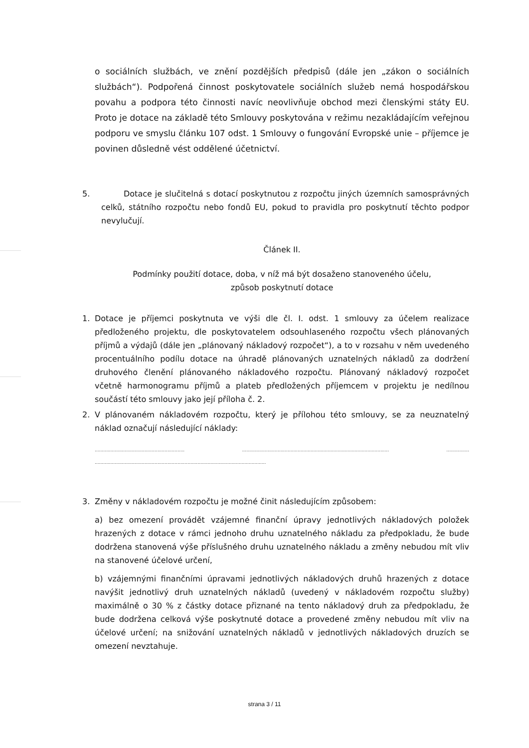o sociálních službách, ve znění pozdějších předpisů (dále jen „zákon o sociálních službách“). Podpořená činnost poskytovatele sociálních služeb nemá hospodářskou povahu a podpora této činnosti navíc neovlivňuje obchod mezi členskými státy EU. Proto je dotace na základě této Smlouvy poskytována v režimu nezakládajícím veřejnou podporu ve smyslu článku 107 odst. 1 Smlouvy o fungování Evropské unie – příjemce je povinen důsledně vést oddělené účetnictví.
5. Dotace je slučitelná s dotací poskytnutou z rozpočtu jiných územních samosprávných celků, státního rozpočtu nebo fondů EU, pokud to pravidla pro poskytnutí těchto podpor nevylučují.
Článek II.
Podmínky použití dotace, doba, v níž má být dosaženo stanoveného účelu,
způsob poskytnutí dotace
1. Dotace je příjemci poskytnuta ve výši dle čl. I. odst. 1 smlouvy za účelem realizace předloženého projektu, dle poskytovatelem odsouhlaseného rozpočtu všech plánovaných příjmů a výdajů (dále jen „plánovaný nákladový rozpočet“), a to v rozsahu v něm uvedeného procentuálního podílu dotace na úhradě plánovaných uznatelných nákladů za dodržení druhového členění plánovaného nákladového rozpočtu. Plánovaný nákladový rozpočet včetně harmonogramu příjmů a plateb předložených příjemcem v projektu je nedílnou součástí této smlouvy jako její příloha č. 2.
2. V plánovaném nákladovém rozpočtu, který je přílohou této smlouvy, se za neuznatelný náklad označují následující náklady:
............................................................... ....................................................................................................... ................
........................................................................................................................
3. Změny v nákladovém rozpočtu je možné činit následujícím způsobem:
a) bez omezení provádět vzájemné finanční úpravy jednotlivých nákladových položek hrazených z dotace v rámci jednoho druhu uznatelného nákladu za předpokladu, že bude dodržena stanovená výše příslušného druhu uznatelného nákladu a změny nebudou mít vliv na stanovené účelové určení,
b) vzájemnými finančními úpravami jednotlivých nákladových druhů hrazených z dotace navýšit jednotlivý druh uznatelných nákladů (uvedený v nákladovém rozpočtu služby) maximálně o 30 % z částky dotace přiznané na tento nákladový druh za předpokladu, že bude dodržena celková výše poskytnuté dotace a provedené změny nebudou mít vliv na účelové určení; na snižování uznatelných nákladů v jednotlivých nákladových druzích se omezení nevztahuje.
strana 3 / 11